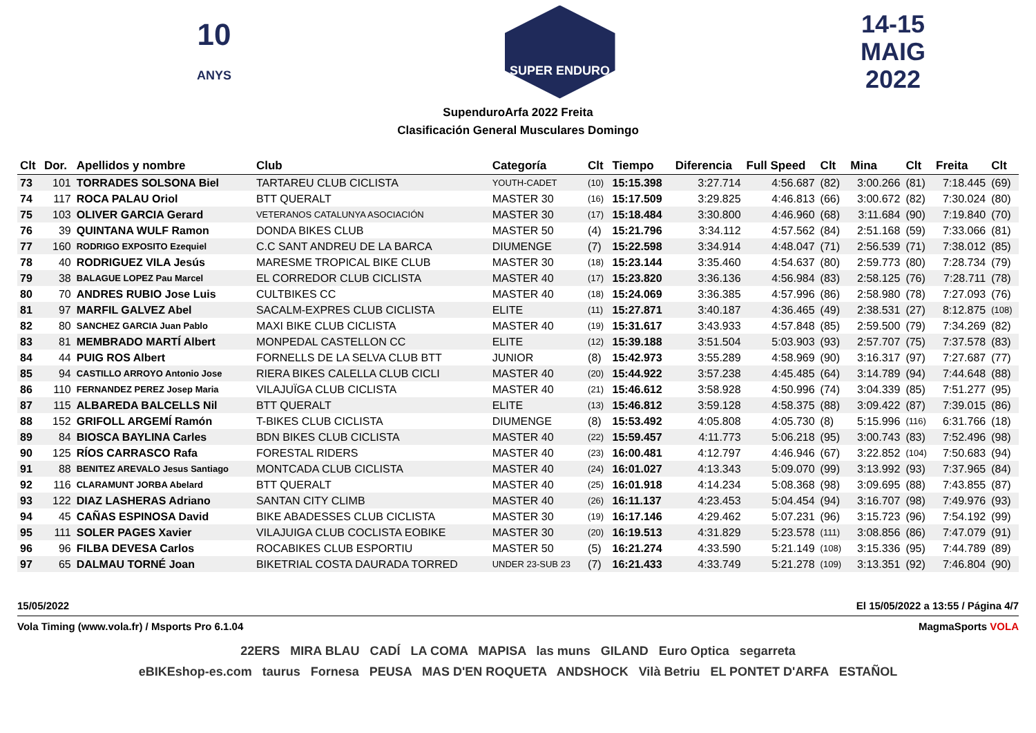10
ANYS
SUPER ENDURO
14-15
MAIG
2022
SupenduroArfa 2022 Freita
Clasificación General Musculares Domingo
| Clt | Dor. | Apellidos y nombre | Club | Categoría | Clt | Tiempo | Diferencia | Full Speed | Clt | Mina | Clt | Freita | Clt |
| --- | --- | --- | --- | --- | --- | --- | --- | --- | --- | --- | --- | --- | --- |
| 73 | 101 | TORRADES SOLSONA Biel | TARTAREU CLUB CICLISTA | YOUTH-CADET | (10) | 15:15.398 | 3:27.714 | 4:56.687 | (82) | 3:00.266 | (81) | 7:18.445 | (69) |
| 74 | 117 | ROCA PALAU Oriol | BTT QUERALT | MASTER 30 | (16) | 15:17.509 | 3:29.825 | 4:46.813 | (66) | 3:00.672 | (82) | 7:30.024 | (80) |
| 75 | 103 | OLIVER GARCIA Gerard | VETERANOS CATALUNYA ASOCIACIÓN | MASTER 30 | (17) | 15:18.484 | 3:30.800 | 4:46.960 | (68) | 3:11.684 | (90) | 7:19.840 | (70) |
| 76 | 39 | QUINTANA WULF Ramon | DONDA BIKES CLUB | MASTER 50 | (4) | 15:21.796 | 3:34.112 | 4:57.562 | (84) | 2:51.168 | (59) | 7:33.066 | (81) |
| 77 | 160 | RODRIGO EXPOSITO Ezequiel | C.C SANT ANDREU DE LA BARCA | DIUMENGE | (7) | 15:22.598 | 3:34.914 | 4:48.047 | (71) | 2:56.539 | (71) | 7:38.012 | (85) |
| 78 | 40 | RODRIGUEZ VILA Jesús | MARESME TROPICAL BIKE CLUB | MASTER 30 | (18) | 15:23.144 | 3:35.460 | 4:54.637 | (80) | 2:59.773 | (80) | 7:28.734 | (79) |
| 79 | 38 | BALAGUE LOPEZ Pau Marcel | EL CORREDOR CLUB CICLISTA | MASTER 40 | (17) | 15:23.820 | 3:36.136 | 4:56.984 | (83) | 2:58.125 | (76) | 7:28.711 | (78) |
| 80 | 70 | ANDRES RUBIO Jose Luis | CULTBIKES CC | MASTER 40 | (18) | 15:24.069 | 3:36.385 | 4:57.996 | (86) | 2:58.980 | (78) | 7:27.093 | (76) |
| 81 | 97 | MARFIL GALVEZ Abel | SACALM-EXPRES CLUB CICLISTA | ELITE | (11) | 15:27.871 | 3:40.187 | 4:36.465 | (49) | 2:38.531 | (27) | 8:12.875 | (108) |
| 82 | 80 | SANCHEZ GARCIA Juan Pablo | MAXI BIKE CLUB CICLISTA | MASTER 40 | (19) | 15:31.617 | 3:43.933 | 4:57.848 | (85) | 2:59.500 | (79) | 7:34.269 | (82) |
| 83 | 81 | MEMBRADO MARTÍ Albert | MONPEDAL CASTELLON CC | ELITE | (12) | 15:39.188 | 3:51.504 | 5:03.903 | (93) | 2:57.707 | (75) | 7:37.578 | (83) |
| 84 | 44 | PUIG ROS Albert | FORNELLS DE LA SELVA CLUB BTT | JUNIOR | (8) | 15:42.973 | 3:55.289 | 4:58.969 | (90) | 3:16.317 | (97) | 7:27.687 | (77) |
| 85 | 94 | CASTILLO ARROYO Antonio Jose | RIERA BIKES CALELLA CLUB CICLI | MASTER 40 | (20) | 15:44.922 | 3:57.238 | 4:45.485 | (64) | 3:14.789 | (94) | 7:44.648 | (88) |
| 86 | 110 | FERNANDEZ PEREZ Josep Maria | VILAJUÏGA CLUB CICLISTA | MASTER 40 | (21) | 15:46.612 | 3:58.928 | 4:50.996 | (74) | 3:04.339 | (85) | 7:51.277 | (95) |
| 87 | 115 | ALBAREDA BALCELLS Nil | BTT QUERALT | ELITE | (13) | 15:46.812 | 3:59.128 | 4:58.375 | (88) | 3:09.422 | (87) | 7:39.015 | (86) |
| 88 | 152 | GRIFOLL ARGEMÍ Ramón | T-BIKES CLUB CICLISTA | DIUMENGE | (8) | 15:53.492 | 4:05.808 | 4:05.730 | (8) | 5:15.996 | (116) | 6:31.766 | (18) |
| 89 | 84 | BIOSCA BAYLINA Carles | BDN BIKES CLUB CICLISTA | MASTER 40 | (22) | 15:59.457 | 4:11.773 | 5:06.218 | (95) | 3:00.743 | (83) | 7:52.496 | (98) |
| 90 | 125 | RÍOS CARRASCO Rafa | FORESTAL RIDERS | MASTER 40 | (23) | 16:00.481 | 4:12.797 | 4:46.946 | (67) | 3:22.852 | (104) | 7:50.683 | (94) |
| 91 | 88 | BENITEZ AREVALO Jesus Santiago | MONTCADA CLUB CICLISTA | MASTER 40 | (24) | 16:01.027 | 4:13.343 | 5:09.070 | (99) | 3:13.992 | (93) | 7:37.965 | (84) |
| 92 | 116 | CLARAMUNT JORBA Abelard | BTT QUERALT | MASTER 40 | (25) | 16:01.918 | 4:14.234 | 5:08.368 | (98) | 3:09.695 | (88) | 7:43.855 | (87) |
| 93 | 122 | DIAZ LASHERAS Adriano | SANTAN CITY CLIMB | MASTER 40 | (26) | 16:11.137 | 4:23.453 | 5:04.454 | (94) | 3:16.707 | (98) | 7:49.976 | (93) |
| 94 | 45 | CAÑAS ESPINOSA David | BIKE ABADESSES CLUB CICLISTA | MASTER 30 | (19) | 16:17.146 | 4:29.462 | 5:07.231 | (96) | 3:15.723 | (96) | 7:54.192 | (99) |
| 95 | 111 | SOLER PAGES Xavier | VILAJUIGA CLUB COCLISTA EOBIKE | MASTER 30 | (20) | 16:19.513 | 4:31.829 | 5:23.578 | (111) | 3:08.856 | (86) | 7:47.079 | (91) |
| 96 | 96 | FILBA DEVESA Carlos | ROCABIKES CLUB ESPORTIU | MASTER 50 | (5) | 16:21.274 | 4:33.590 | 5:21.149 | (108) | 3:15.336 | (95) | 7:44.789 | (89) |
| 97 | 65 | DALMAU TORNÉ Joan | BIKETRIAL COSTA DAURADA TORRED | UNDER 23-SUB 23 | (7) | 16:21.433 | 4:33.749 | 5:21.278 | (109) | 3:13.351 | (92) | 7:46.804 | (90) |
15/05/2022 El 15/05/2022 a 13:55 / Página 4/7
Vola Timing (www.vola.fr) / Msports Pro 6.1.04 MagmaSports VOLA
22ERS MIRA BLAU CADÍ LA COMA MAPISA las muns GILAND Euro Optica segarreta
eBIKEshop-es.com taurus Fornesa PEUSA MAS D'EN ROQUETA ANDSHOCK Vilà Betriu EL PONTET D'ARFA ESTAÑOL